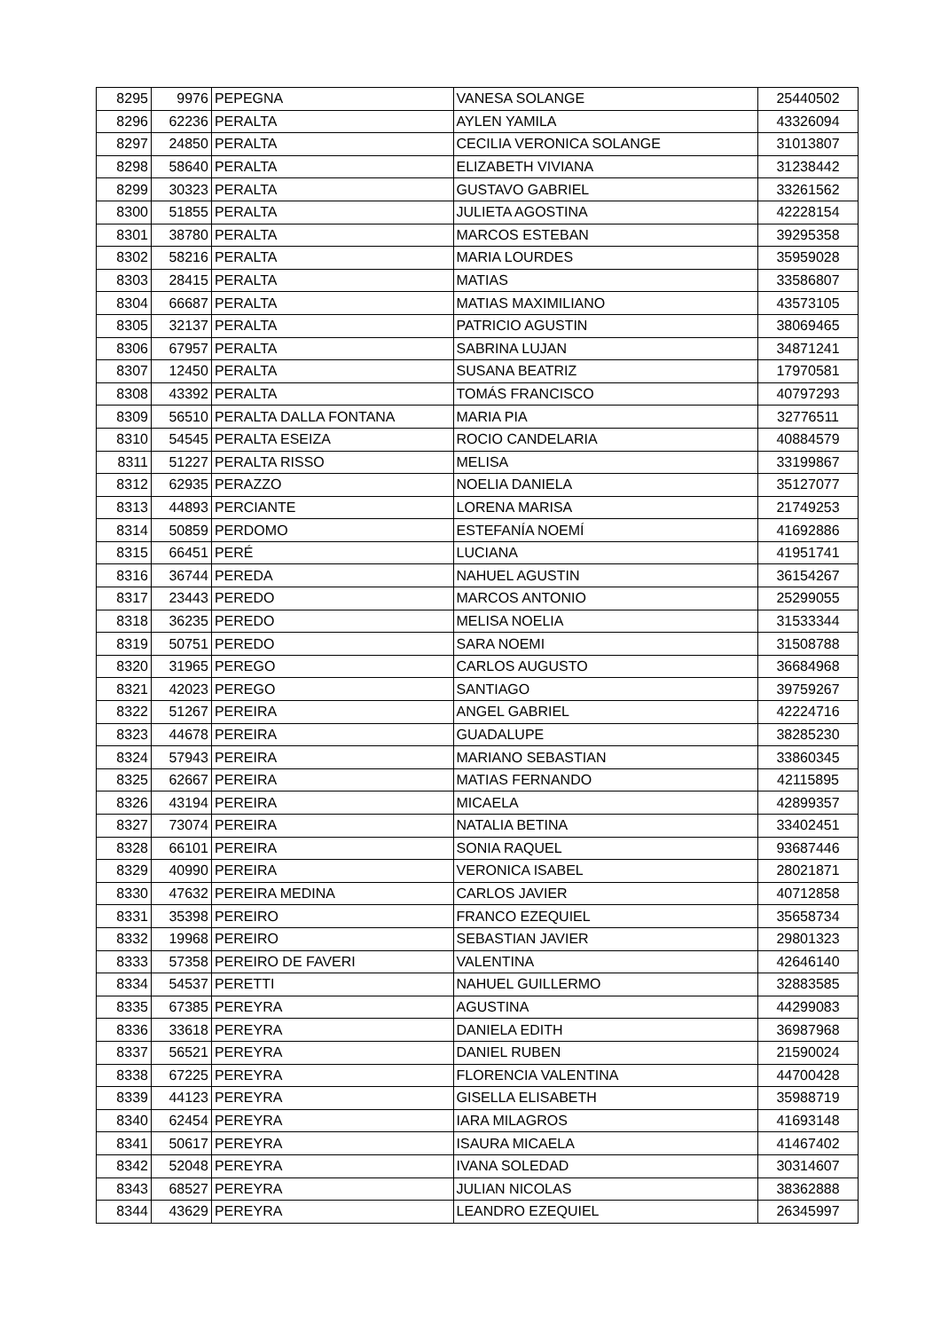| 8295 | 9976 | PEPEGNA | VANESA SOLANGE | 25440502 |
| 8296 | 62236 | PERALTA | AYLEN YAMILA | 43326094 |
| 8297 | 24850 | PERALTA | CECILIA VERONICA SOLANGE | 31013807 |
| 8298 | 58640 | PERALTA | ELIZABETH VIVIANA | 31238442 |
| 8299 | 30323 | PERALTA | GUSTAVO GABRIEL | 33261562 |
| 8300 | 51855 | PERALTA | JULIETA AGOSTINA | 42228154 |
| 8301 | 38780 | PERALTA | MARCOS ESTEBAN | 39295358 |
| 8302 | 58216 | PERALTA | MARIA LOURDES | 35959028 |
| 8303 | 28415 | PERALTA | MATIAS | 33586807 |
| 8304 | 66687 | PERALTA | MATIAS MAXIMILIANO | 43573105 |
| 8305 | 32137 | PERALTA | PATRICIO AGUSTIN | 38069465 |
| 8306 | 67957 | PERALTA | SABRINA LUJAN | 34871241 |
| 8307 | 12450 | PERALTA | SUSANA BEATRIZ | 17970581 |
| 8308 | 43392 | PERALTA | TOMÁS FRANCISCO | 40797293 |
| 8309 | 56510 | PERALTA DALLA FONTANA | MARIA PIA | 32776511 |
| 8310 | 54545 | PERALTA ESEIZA | ROCIO CANDELARIA | 40884579 |
| 8311 | 51227 | PERALTA RISSO | MELISA | 33199867 |
| 8312 | 62935 | PERAZZO | NOELIA DANIELA | 35127077 |
| 8313 | 44893 | PERCIANTE | LORENA MARISA | 21749253 |
| 8314 | 50859 | PERDOMO | ESTEFANÍA NOEMÍ | 41692886 |
| 8315 | 66451 | PERÉ | LUCIANA | 41951741 |
| 8316 | 36744 | PEREDA | NAHUEL AGUSTIN | 36154267 |
| 8317 | 23443 | PEREDO | MARCOS ANTONIO | 25299055 |
| 8318 | 36235 | PEREDO | MELISA NOELIA | 31533344 |
| 8319 | 50751 | PEREDO | SARA NOEMI | 31508788 |
| 8320 | 31965 | PEREGO | CARLOS AUGUSTO | 36684968 |
| 8321 | 42023 | PEREGO | SANTIAGO | 39759267 |
| 8322 | 51267 | PEREIRA | ANGEL GABRIEL | 42224716 |
| 8323 | 44678 | PEREIRA | GUADALUPE | 38285230 |
| 8324 | 57943 | PEREIRA | MARIANO SEBASTIAN | 33860345 |
| 8325 | 62667 | PEREIRA | MATIAS FERNANDO | 42115895 |
| 8326 | 43194 | PEREIRA | MICAELA | 42899357 |
| 8327 | 73074 | PEREIRA | NATALIA BETINA | 33402451 |
| 8328 | 66101 | PEREIRA | SONIA RAQUEL | 93687446 |
| 8329 | 40990 | PEREIRA | VERONICA ISABEL | 28021871 |
| 8330 | 47632 | PEREIRA MEDINA | CARLOS JAVIER | 40712858 |
| 8331 | 35398 | PEREIRO | FRANCO EZEQUIEL | 35658734 |
| 8332 | 19968 | PEREIRO | SEBASTIAN JAVIER | 29801323 |
| 8333 | 57358 | PEREIRO DE FAVERI | VALENTINA | 42646140 |
| 8334 | 54537 | PERETTI | NAHUEL GUILLERMO | 32883585 |
| 8335 | 67385 | PEREYRA | AGUSTINA | 44299083 |
| 8336 | 33618 | PEREYRA | DANIELA EDITH | 36987968 |
| 8337 | 56521 | PEREYRA | DANIEL RUBEN | 21590024 |
| 8338 | 67225 | PEREYRA | FLORENCIA VALENTINA | 44700428 |
| 8339 | 44123 | PEREYRA | GISELLA ELISABETH | 35988719 |
| 8340 | 62454 | PEREYRA | IARA MILAGROS | 41693148 |
| 8341 | 50617 | PEREYRA | ISAURA MICAELA | 41467402 |
| 8342 | 52048 | PEREYRA | IVANA SOLEDAD | 30314607 |
| 8343 | 68527 | PEREYRA | JULIAN NICOLAS | 38362888 |
| 8344 | 43629 | PEREYRA | LEANDRO EZEQUIEL | 26345997 |